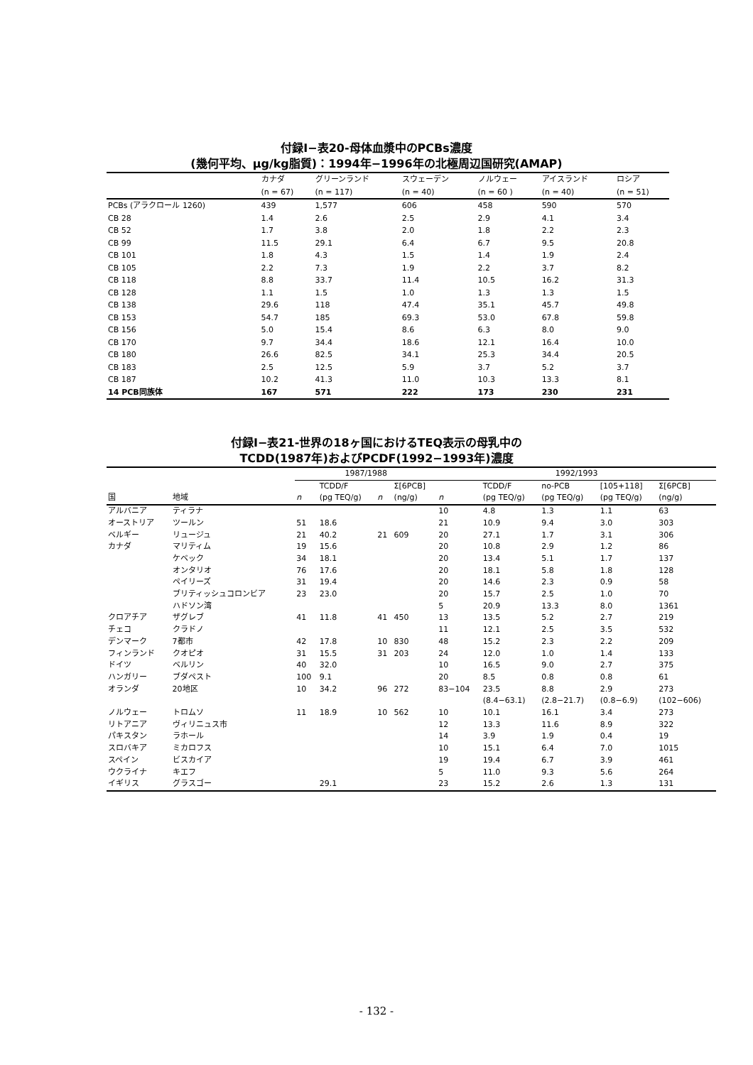付録Ⅰ−表20-母体血漿中のPCBs濃度
(幾何平均、μg/kg脂質)：1994年−1996年の北極周辺国研究(AMAP)
| | カナダ | グリーンランド | スウェーデン | ノルウェー | アイスランド | ロシア |
| --- | --- | --- | --- | --- | --- | --- |
| | (n = 67) | (n = 117) | (n = 40) | (n = 60 ) | (n = 40) | (n = 51) |
| PCBs (アラクロール 1260) | 439 | 1,577 | 606 | 458 | 590 | 570 |
| CB 28 | 1.4 | 2.6 | 2.5 | 2.9 | 4.1 | 3.4 |
| CB 52 | 1.7 | 3.8 | 2.0 | 1.8 | 2.2 | 2.3 |
| CB 99 | 11.5 | 29.1 | 6.4 | 6.7 | 9.5 | 20.8 |
| CB 101 | 1.8 | 4.3 | 1.5 | 1.4 | 1.9 | 2.4 |
| CB 105 | 2.2 | 7.3 | 1.9 | 2.2 | 3.7 | 8.2 |
| CB 118 | 8.8 | 33.7 | 11.4 | 10.5 | 16.2 | 31.3 |
| CB 128 | 1.1 | 1.5 | 1.0 | 1.3 | 1.3 | 1.5 |
| CB 138 | 29.6 | 118 | 47.4 | 35.1 | 45.7 | 49.8 |
| CB 153 | 54.7 | 185 | 69.3 | 53.0 | 67.8 | 59.8 |
| CB 156 | 5.0 | 15.4 | 8.6 | 6.3 | 8.0 | 9.0 |
| CB 170 | 9.7 | 34.4 | 18.6 | 12.1 | 16.4 | 10.0 |
| CB 180 | 26.6 | 82.5 | 34.1 | 25.3 | 34.4 | 20.5 |
| CB 183 | 2.5 | 12.5 | 5.9 | 3.7 | 5.2 | 3.7 |
| CB 187 | 10.2 | 41.3 | 11.0 | 10.3 | 13.3 | 8.1 |
| 14 PCB同族体 | 167 | 571 | 222 | 173 | 230 | 231 |
付録Ⅰ−表21-世界の18ヶ国におけるTEQ表示の母乳中の
TCDD(1987年)およびPCDF(1992−1993年)濃度
| | | 1987/1988 | | | | 1992/1993 | | | | |
| --- | --- | --- | --- | --- | --- | --- | --- | --- | --- | --- |
| | | | TCDD/F | | Σ[6PCB] | | TCDD/F | no-PCB | [105+118] | Σ[6PCB] |
| 国 | 地域 | n | (pg TEQ/g) | n | (ng/g) | n | (pg TEQ/g) | (pg TEQ/g) | (pg TEQ/g) | (ng/g) |
| アルバニア | ティラナ | | | | | 10 | 4.8 | 1.3 | 1.1 | 63 |
| オーストリア | ツールン | 51 | 18.6 | | | 21 | 10.9 | 9.4 | 3.0 | 303 |
| ベルギー | リュージュ | 21 | 40.2 | 21 | 609 | 20 | 27.1 | 1.7 | 3.1 | 306 |
| カナダ | マリティム | 19 | 15.6 | | | 20 | 10.8 | 2.9 | 1.2 | 86 |
| | ケベック | 34 | 18.1 | | | 20 | 13.4 | 5.1 | 1.7 | 137 |
| | オンタリオ | 76 | 17.6 | | | 20 | 18.1 | 5.8 | 1.8 | 128 |
| | ペイリーズ | 31 | 19.4 | | | 20 | 14.6 | 2.3 | 0.9 | 58 |
| | ブリティッシュコロンビア | 23 | 23.0 | | | 20 | 15.7 | 2.5 | 1.0 | 70 |
| | ハドソン湾 | | | | | 5 | 20.9 | 13.3 | 8.0 | 1361 |
| クロアチア | ザグレブ | 41 | 11.8 | 41 | 450 | 13 | 13.5 | 5.2 | 2.7 | 219 |
| チェコ | クラドノ | | | | | 11 | 12.1 | 2.5 | 3.5 | 532 |
| デンマーク | 7都市 | 42 | 17.8 | 10 | 830 | 48 | 15.2 | 2.3 | 2.2 | 209 |
| フィンランド | クオピオ | 31 | 15.5 | 31 | 203 | 24 | 12.0 | 1.0 | 1.4 | 133 |
| ドイツ | ベルリン | 40 | 32.0 | | | 10 | 16.5 | 9.0 | 2.7 | 375 |
| ハンガリー | ブダペスト | 100 | 9.1 | | | 20 | 8.5 | 0.8 | 0.8 | 61 |
| オランダ | 20地区 | 10 | 34.2 | 96 | 272 | 83−104 | 23.5 | 8.8 | 2.9 | 273 |
| | | | | | | | (8.4−63.1) | (2.8−21.7) | (0.8−6.9) | (102−606) |
| ノルウェー | トロムソ | 11 | 18.9 | 10 | 562 | 10 | 10.1 | 16.1 | 3.4 | 273 |
| リトアニア | ヴィリニュス市 | | | | | 12 | 13.3 | 11.6 | 8.9 | 322 |
| パキスタン | ラホール | | | | | 14 | 3.9 | 1.9 | 0.4 | 19 |
| スロバキア | ミカロフス | | | | | 10 | 15.1 | 6.4 | 7.0 | 1015 |
| スペイン | ビスカイア | | | | | 19 | 19.4 | 6.7 | 3.9 | 461 |
| ウクライナ | キエフ | | | | | 5 | 11.0 | 9.3 | 5.6 | 264 |
| イギリス | グラスゴー | | 29.1 | | | 23 | 15.2 | 2.6 | 1.3 | 131 |
- 132 -